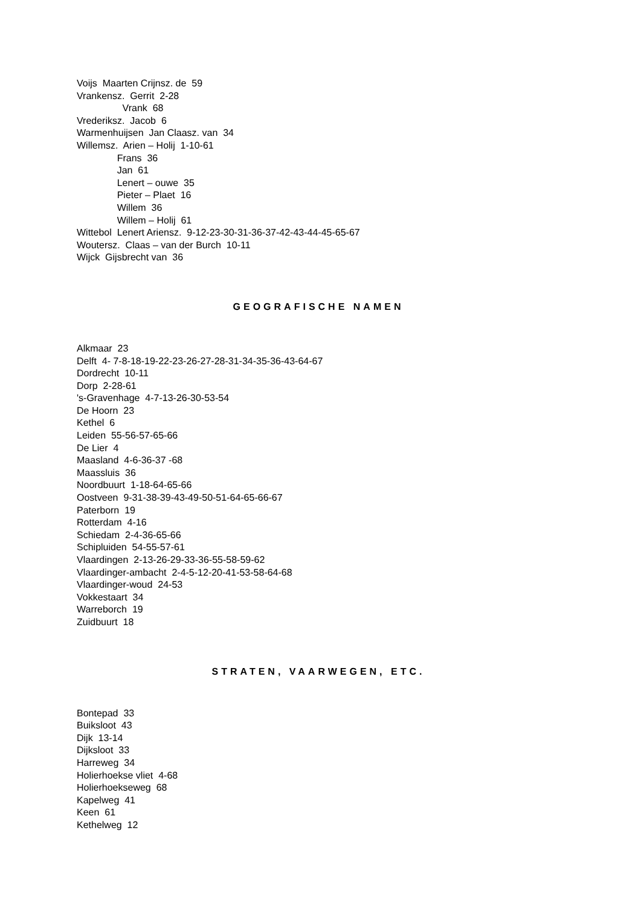Voijs Maarten Crijnsz. de 59
Vrankensz. Gerrit 2-28
Vrank 68
Vrederiksz. Jacob 6
Warmenhuijsen Jan Claasz. van 34
Willemsz. Arien – Holij 1-10-61
Frans 36
Jan 61
Lenert – ouwe 35
Pieter – Plaet 16
Willem 36
Willem – Holij 61
Wittebol Lenert Ariensz. 9-12-23-30-31-36-37-42-43-44-45-65-67
Woutersz. Claas – van der Burch 10-11
Wijck Gijsbrecht van 36
GEOGRAFISCHE NAMEN
Alkmaar 23
Delft 4- 7-8-18-19-22-23-26-27-28-31-34-35-36-43-64-67
Dordrecht 10-11
Dorp 2-28-61
's-Gravenhage 4-7-13-26-30-53-54
De Hoorn 23
Kethel 6
Leiden 55-56-57-65-66
De Lier 4
Maasland 4-6-36-37 -68
Maassluis 36
Noordbuurt 1-18-64-65-66
Oostveen 9-31-38-39-43-49-50-51-64-65-66-67
Paterborn 19
Rotterdam 4-16
Schiedam 2-4-36-65-66
Schipluiden 54-55-57-61
Vlaardingen 2-13-26-29-33-36-55-58-59-62
Vlaardinger-ambacht 2-4-5-12-20-41-53-58-64-68
Vlaardinger-woud 24-53
Vokkestaart 34
Warreborch 19
Zuidbuurt 18
STRATEN, VAARWEGEN, ETC.
Bontepad 33
Buiksloot 43
Dijk 13-14
Dijksloot 33
Harreweg 34
Holierhoekse vliet 4-68
Holierhoekseweg 68
Kapelweg 41
Keen 61
Kethelweg 12